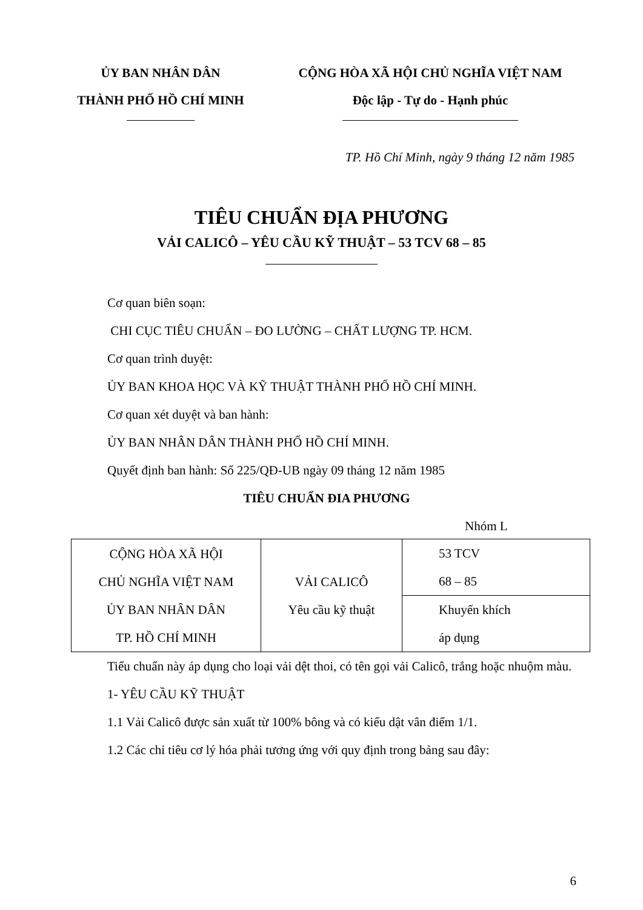ỦY BAN NHÂN DÂN
THÀNH PHỐ HỒ CHÍ MINH
CỘNG HÒA XÃ HỘI CHỦ NGHĨA VIỆT NAM
Độc lập - Tự do - Hạnh phúc
TP. Hồ Chí Minh, ngày 9 tháng 12 năm 1985
TIÊU CHUẨN ĐỊA PHƯƠNG
VẢI CALICÔ – YÊU CẦU KỸ THUẬT – 53 TCV 68 – 85
Cơ quan biên soạn:
CHI CỤC TIÊU CHUẨN – ĐO LƯỜNG – CHẤT LƯỢNG TP. HCM.
Cơ quan trình duyệt:
ỦY BAN KHOA HỌC VÀ KỸ THUẬT THÀNH PHỐ HỒ CHÍ MINH.
Cơ quan xét duyệt và ban hành:
ỦY BAN NHÂN DÂN THÀNH PHỐ HỒ CHÍ MINH.
Quyết định ban hành: Số 225/QĐ-UB ngày 09 tháng 12 năm 1985
TIÊU CHUẨN ĐIA PHƯƠNG
Nhóm L
| CỘNG HÒA XÃ HỘI CHỦ NGHĨA VIỆT NAM ỦY BAN NHÂN DÂN TP. HỒ CHÍ MINH | VẢI CALICÔ Yêu cầu kỹ thuật | 53 TCV 68 – 85 |
| | | Khuyến khích áp dụng |
Tiểu chuẩn này áp dụng cho loại vải dệt thoi, có tên gọi vải Calicô, trắng hoặc nhuộm màu.
1- YÊU CẦU KỸ THUẬT
1.1 Vải Calicô được sản xuất từ 100% bông và có kiểu dật vân điểm 1/1.
1.2 Các chỉ tiêu cơ lý hóa phải tương ứng với quy định trong bảng sau đây:
6